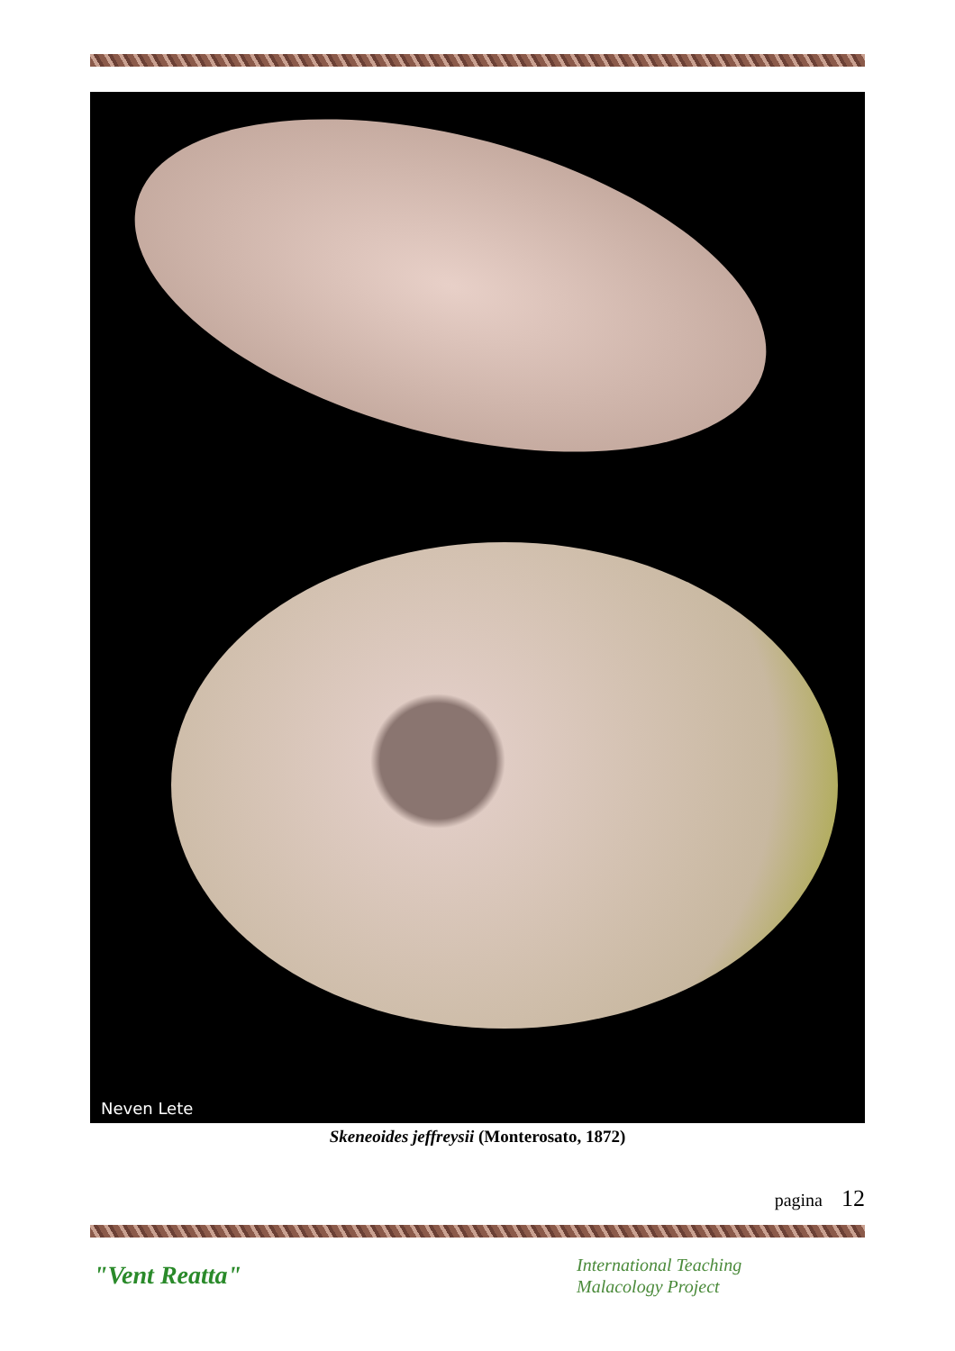Neven Lete
Skeneoides jeffreysii (Monterosato, 1872)
pagina 12
"Vent Reatta"
International Teaching
Malacology Project